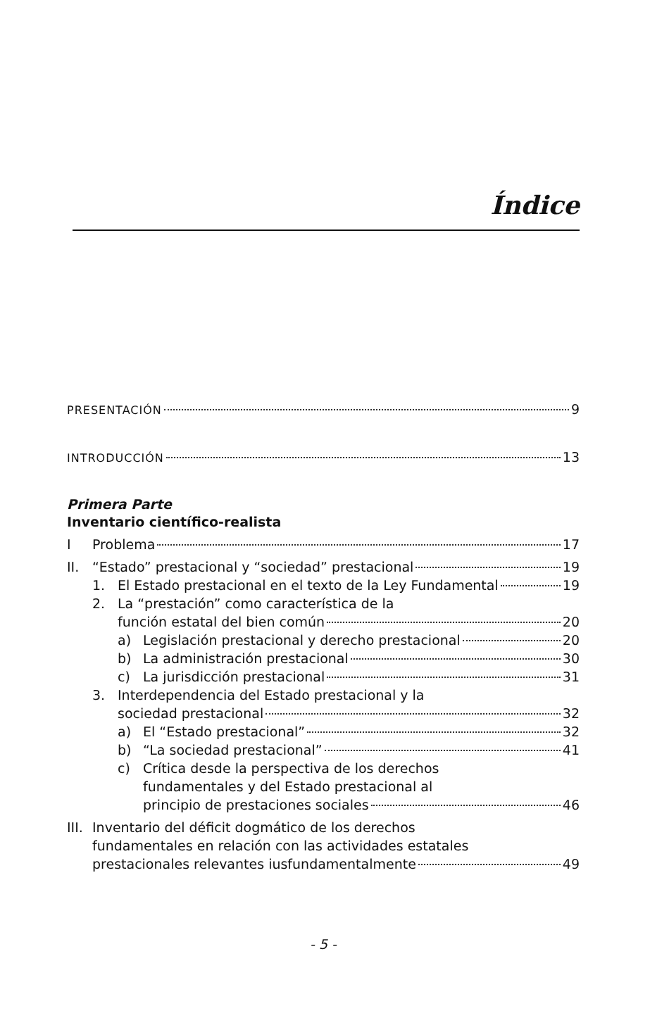Índice
PRESENTACIÓN 9
INTRODUCCIÓN 13
Primera Parte
Inventario científico-realista
I Problema 17
II. “Estado” prestacional y “sociedad” prestacional 19
1. El Estado prestacional en el texto de la Ley Fundamental 19
2. La “prestación” como característica de la
función estatal del bien común 20
a) Legislación prestacional y derecho prestacional 20
b) La administración prestacional 30
c) La jurisdicción prestacional 31
3. Interdependencia del Estado prestacional y la
sociedad prestacional 32
a) El “Estado prestacional” 32
b) “La sociedad prestacional” 41
c) Crítica desde la perspectiva de los derechos
fundamentales y del Estado prestacional al
principio de prestaciones sociales 46
III. Inventario del déficit dogmático de los derechos
fundamentales en relación con las actividades estatales
prestacionales relevantes iusfundamentalmente 49
- 5 -